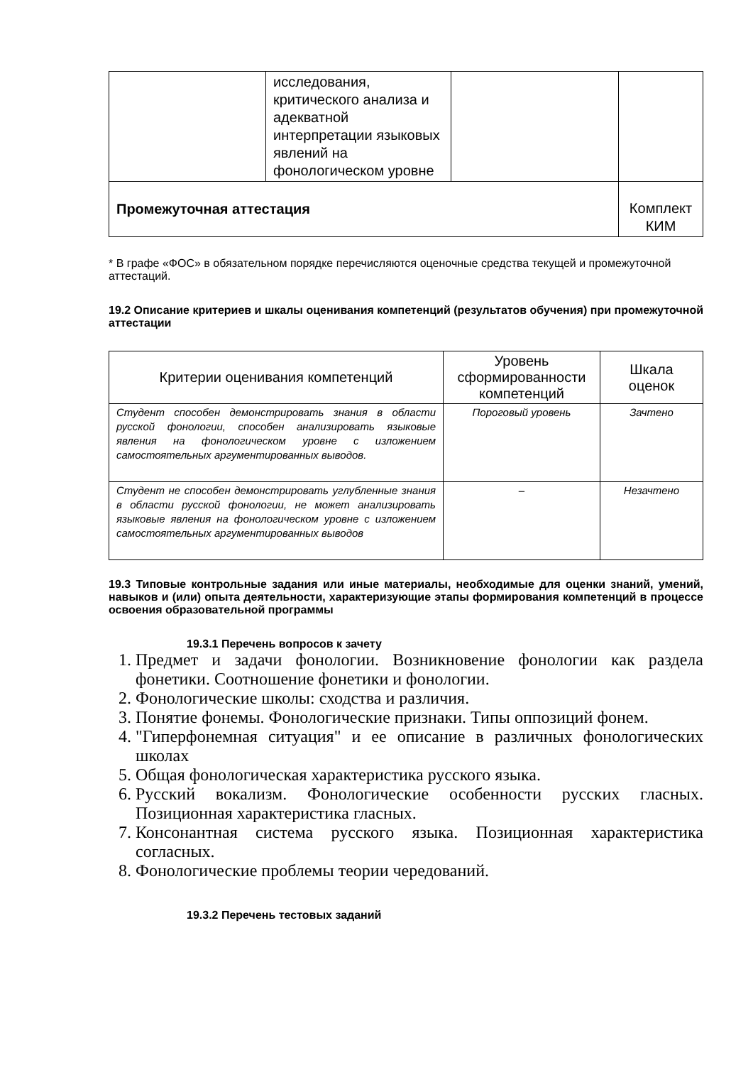| | исследования, критического анализа и адекватной интерпретации языковых явлений на фонологическом уровне | | |
| Промежуточная аттестация | | | Комплект КИМ |
* В графе «ФОС» в обязательном порядке перечисляются оценочные средства текущей и промежуточной аттестаций.
19.2 Описание критериев и шкалы оценивания компетенций (результатов обучения) при промежуточной аттестации
| Критерии оценивания компетенций | Уровень сформированности компетенций | Шкала оценок |
| --- | --- | --- |
| Студент способен демонстрировать знания в области русской фонологии, способен анализировать языковые явления на фонологическом уровне с изложением самостоятельных аргументированных выводов. | Пороговый уровень | Зачтено |
| Студент не способен демонстрировать углубленные знания в области русской фонологии, не может анализировать языковые явления на фонологическом уровне с изложением самостоятельных аргументированных выводов | – | Незачтено |
19.3 Типовые контрольные задания или иные материалы, необходимые для оценки знаний, умений, навыков и (или) опыта деятельности, характеризующие этапы формирования компетенций в процессе освоения образовательной программы
19.3.1 Перечень вопросов к зачету
1. Предмет и задачи фонологии. Возникновение фонологии как раздела фонетики. Соотношение фонетики и фонологии.
2. Фонологические школы: сходства и различия.
3. Понятие фонемы. Фонологические признаки. Типы оппозиций фонем.
4. "Гиперфонемная ситуация" и ее описание в различных фонологических школах
5. Общая фонологическая характеристика русского языка.
6. Русский вокализм. Фонологические особенности русских гласных. Позиционная характеристика гласных.
7. Консонантная система русского языка. Позиционная характеристика согласных.
8. Фонологические проблемы теории чередований.
19.3.2 Перечень тестовых заданий